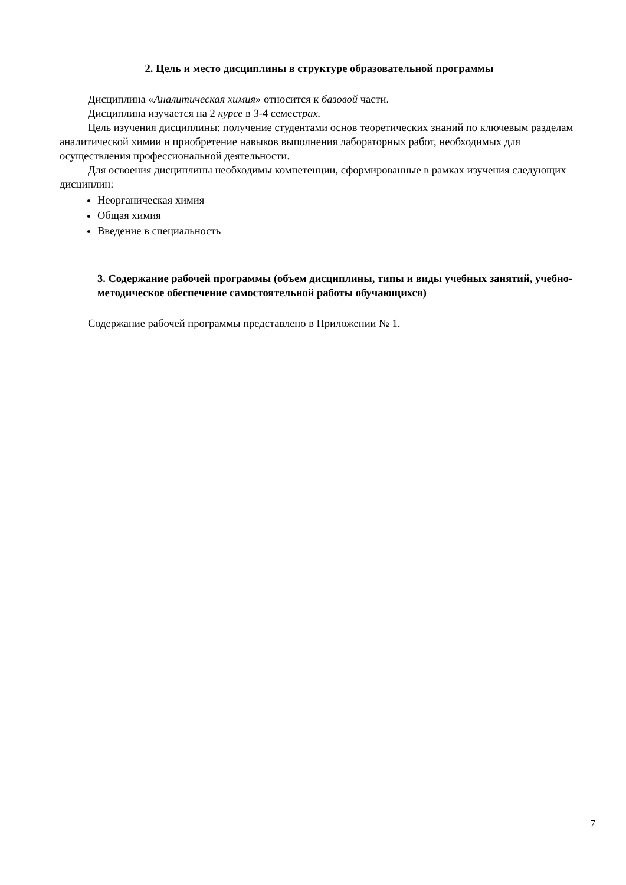2. Цель и место дисциплины в структуре образовательной программы
Дисциплина «Аналитическая химия» относится к базовой части.
Дисциплина изучается на 2 курсе в 3-4 семестрах.
Цель изучения дисциплины: получение студентами основ теоретических знаний по ключевым разделам аналитической химии и приобретение навыков выполнения лабораторных работ, необходимых для осуществления профессиональной деятельности.
Для освоения дисциплины необходимы компетенции, сформированные в рамках изучения следующих дисциплин:
Неорганическая химия
Общая химия
Введение в специальность
3. Содержание рабочей программы (объем дисциплины, типы и виды учебных занятий, учебно-методическое обеспечение самостоятельной работы обучающихся)
Содержание рабочей программы представлено в Приложении № 1.
7